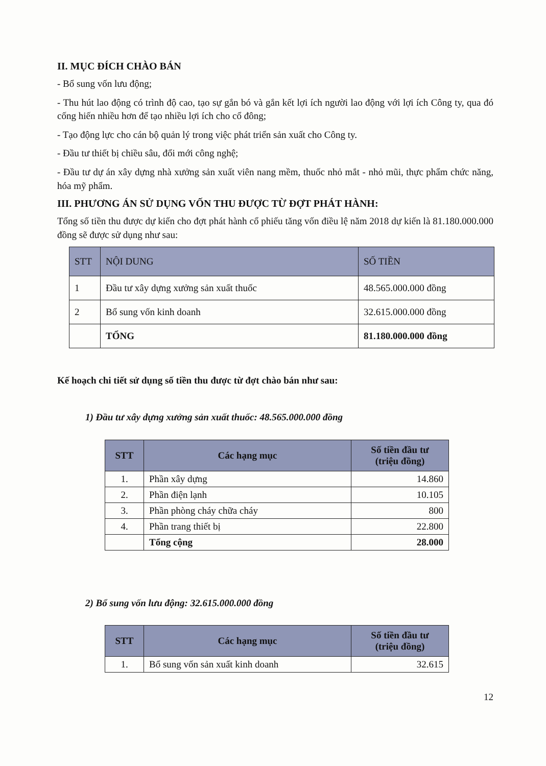II. MỤC ĐÍCH CHÀO BÁN
- Bổ sung vốn lưu động;
- Thu hút lao động có trình độ cao, tạo sự gắn bó và gắn kết lợi ích người lao động với lợi ích Công ty, qua đó cống hiến nhiều hơn để tạo nhiều lợi ích cho cổ đông;
- Tạo động lực cho cán bộ quản lý trong việc phát triển sản xuất cho Công ty.
- Đầu tư thiết bị chiều sâu, đổi mới công nghệ;
- Đầu tư dự án xây dựng nhà xưởng sản xuất viên nang mềm, thuốc nhỏ mắt - nhỏ mũi, thực phẩm chức năng, hóa mỹ phẩm.
III. PHƯƠNG ÁN SỬ DỤNG VỐN THU ĐƯỢC TỪ ĐỢT PHÁT HÀNH:
Tổng số tiền thu được dự kiến cho đợt phát hành cổ phiếu tăng vốn điều lệ năm 2018 dự kiến là 81.180.000.000 đồng sẽ được sử dụng như sau:
| STT | NỘI DUNG | SỐ TIỀN |
| --- | --- | --- |
| 1 | Đầu tư xây dựng xưởng sản xuất thuốc | 48.565.000.000 đồng |
| 2 | Bổ sung vốn kinh doanh | 32.615.000.000 đồng |
| | TỔNG | 81.180.000.000 đồng |
Kế hoạch chi tiết sử dụng số tiền thu được từ đợt chào bán như sau:
1) Đầu tư xây dựng xưởng sản xuất thuốc: 48.565.000.000 đồng
| STT | Các hạng mục | Số tiền đầu tư (triệu đồng) |
| --- | --- | --- |
| 1. | Phần xây dựng | 14.860 |
| 2. | Phần điện lạnh | 10.105 |
| 3. | Phần phòng cháy chữa cháy | 800 |
| 4. | Phần trang thiết bị | 22.800 |
| | Tổng cộng | 28.000 |
2) Bổ sung vốn lưu động: 32.615.000.000 đồng
| STT | Các hạng mục | Số tiền đầu tư (triệu đồng) |
| --- | --- | --- |
| 1. | Bổ sung vốn sản xuất kinh doanh | 32.615 |
12